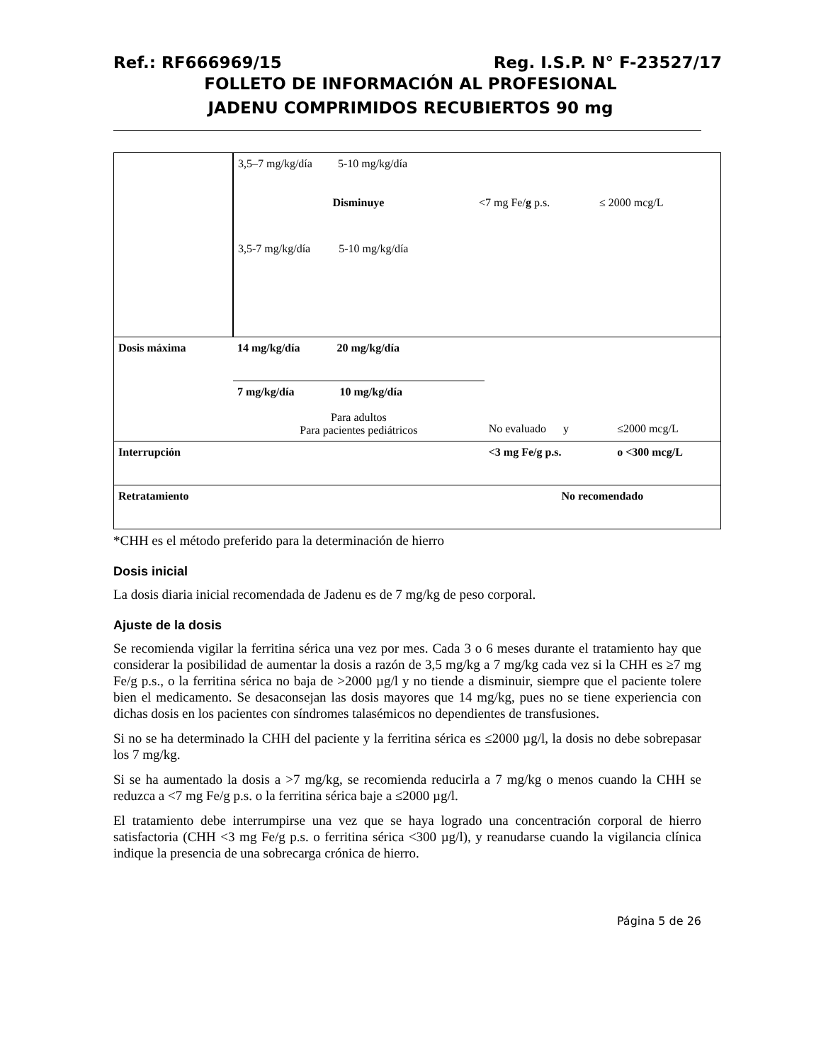Ref.: RF666969/15 Reg. I.S.P. N° F-23527/17
FOLLETO DE INFORMACIÓN AL PROFESIONAL
JADENU COMPRIMIDOS RECUBIERTOS 90 mg
| | 3,5–7 mg/kg/día 5-10 mg/kg/día Disminuye <7 mg Fe/ g p.s. ≤ 2000 mcg/L 3,5-7 mg/kg/día 5-10 mg/kg/día | | |
| Dosis máxima | 14 mg/kg/día 20 mg/kg/día | | |
| | 7 mg/kg/día 10 mg/kg/día Para adultos Para pacientes pediátricos | No evaluado y | ≤2000 mcg/L |
| Interrupción | | <3 mg Fe/g p.s. | o <300 mcg/L |
| Retratamiento | | No recomendado | |
*CHH es el método preferido para la determinación de hierro
Dosis inicial
La dosis diaria inicial recomendada de Jadenu es de 7 mg/kg de peso corporal.
Ajuste de la dosis
Se recomienda vigilar la ferritina sérica una vez por mes. Cada 3 o 6 meses durante el tratamiento hay que considerar la posibilidad de aumentar la dosis a razón de 3,5 mg/kg a 7 mg/kg cada vez si la CHH es ≥7 mg Fe/g p.s., o la ferritina sérica no baja de >2000 µg/l y no tiende a disminuir, siempre que el paciente tolere bien el medicamento. Se desaconsejan las dosis mayores que 14 mg/kg, pues no se tiene experiencia con dichas dosis en los pacientes con síndromes talasémicos no dependientes de transfusiones.
Si no se ha determinado la CHH del paciente y la ferritina sérica es ≤2000 µg/l, la dosis no debe sobrepasar los 7 mg/kg.
Si se ha aumentado la dosis a >7 mg/kg, se recomienda reducirla a 7 mg/kg o menos cuando la CHH se reduzca a <7 mg Fe/g p.s. o la ferritina sérica baje a ≤2000 µg/l.
El tratamiento debe interrumpirse una vez que se haya logrado una concentración corporal de hierro satisfactoria (CHH <3 mg Fe/g p.s. o ferritina sérica <300 µg/l), y reanudarse cuando la vigilancia clínica indique la presencia de una sobrecarga crónica de hierro.
Página 5 de 26